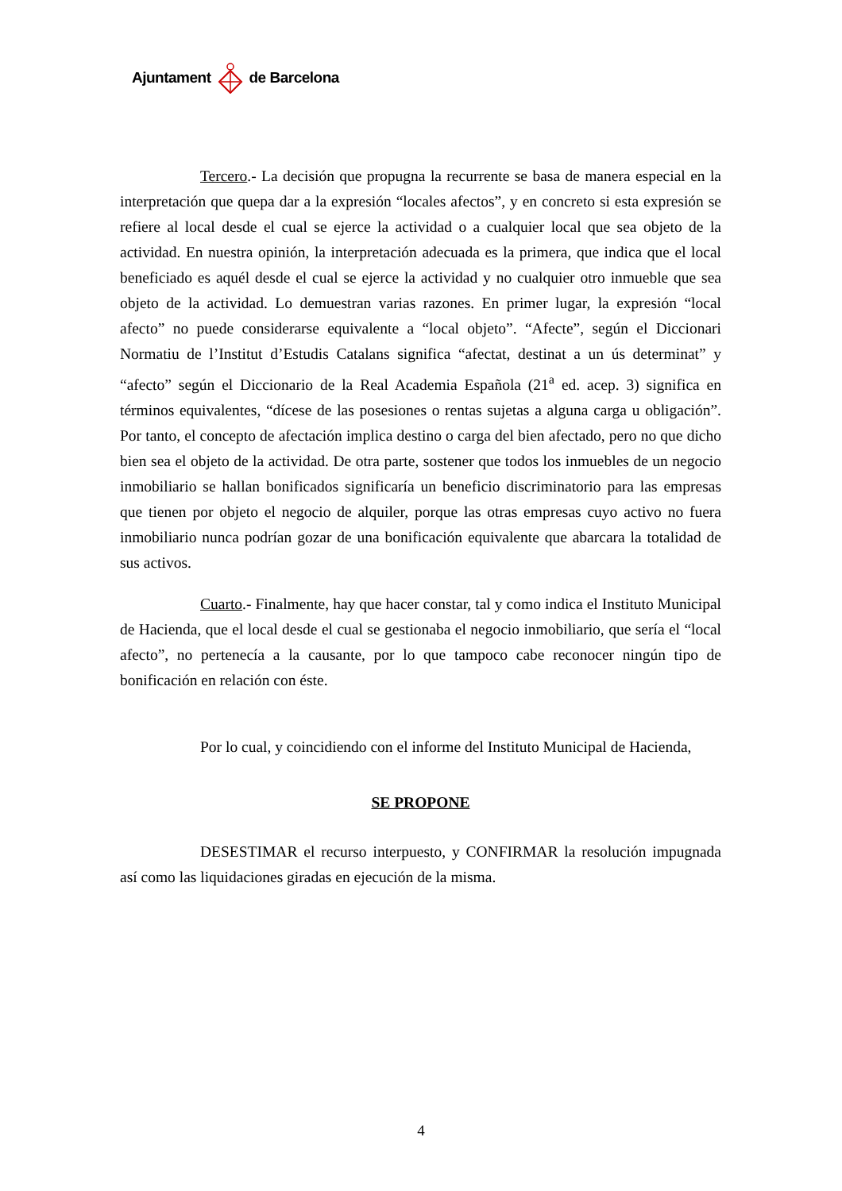Ajuntament de Barcelona
Tercero.- La decisión que propugna la recurrente se basa de manera especial en la interpretación que quepa dar a la expresión “locales afectos”, y en concreto si esta expresión se refiere al local desde el cual se ejerce la actividad o a cualquier local que sea objeto de la actividad. En nuestra opinión, la interpretación adecuada es la primera, que indica que el local beneficiado es aquél desde el cual se ejerce la actividad y no cualquier otro inmueble que sea objeto de la actividad. Lo demuestran varias razones. En primer lugar, la expresión “local afecto” no puede considerarse equivalente a “local objeto”. “Afecte”, según el Diccionari Normatiu de l’Institut d’Estudis Catalans significa “afectat, destinat a un ús determinat” y “afecto” según el Diccionario de la Real Academia Española (21<sup>a</sup> ed. acep. 3) significa en términos equivalentes, “dícese de las posesiones o rentas sujetas a alguna carga u obligación”. Por tanto, el concepto de afectación implica destino o carga del bien afectado, pero no que dicho bien sea el objeto de la actividad. De otra parte, sostener que todos los inmuebles de un negocio inmobiliario se hallan bonificados significaría un beneficio discriminatorio para las empresas que tienen por objeto el negocio de alquiler, porque las otras empresas cuyo activo no fuera inmobiliario nunca podrían gozar de una bonificación equivalente que abarcara la totalidad de sus activos.
Cuarto.- Finalmente, hay que hacer constar, tal y como indica el Instituto Municipal de Hacienda, que el local desde el cual se gestionaba el negocio inmobiliario, que sería el “local afecto”, no pertenecía a la causante, por lo que tampoco cabe reconocer ningún tipo de bonificación en relación con éste.
Por lo cual, y coincidiendo con el informe del Instituto Municipal de Hacienda,
SE PROPONE
DESESTIMAR el recurso interpuesto, y CONFIRMAR la resolución impugnada así como las liquidaciones giradas en ejecución de la misma.
4